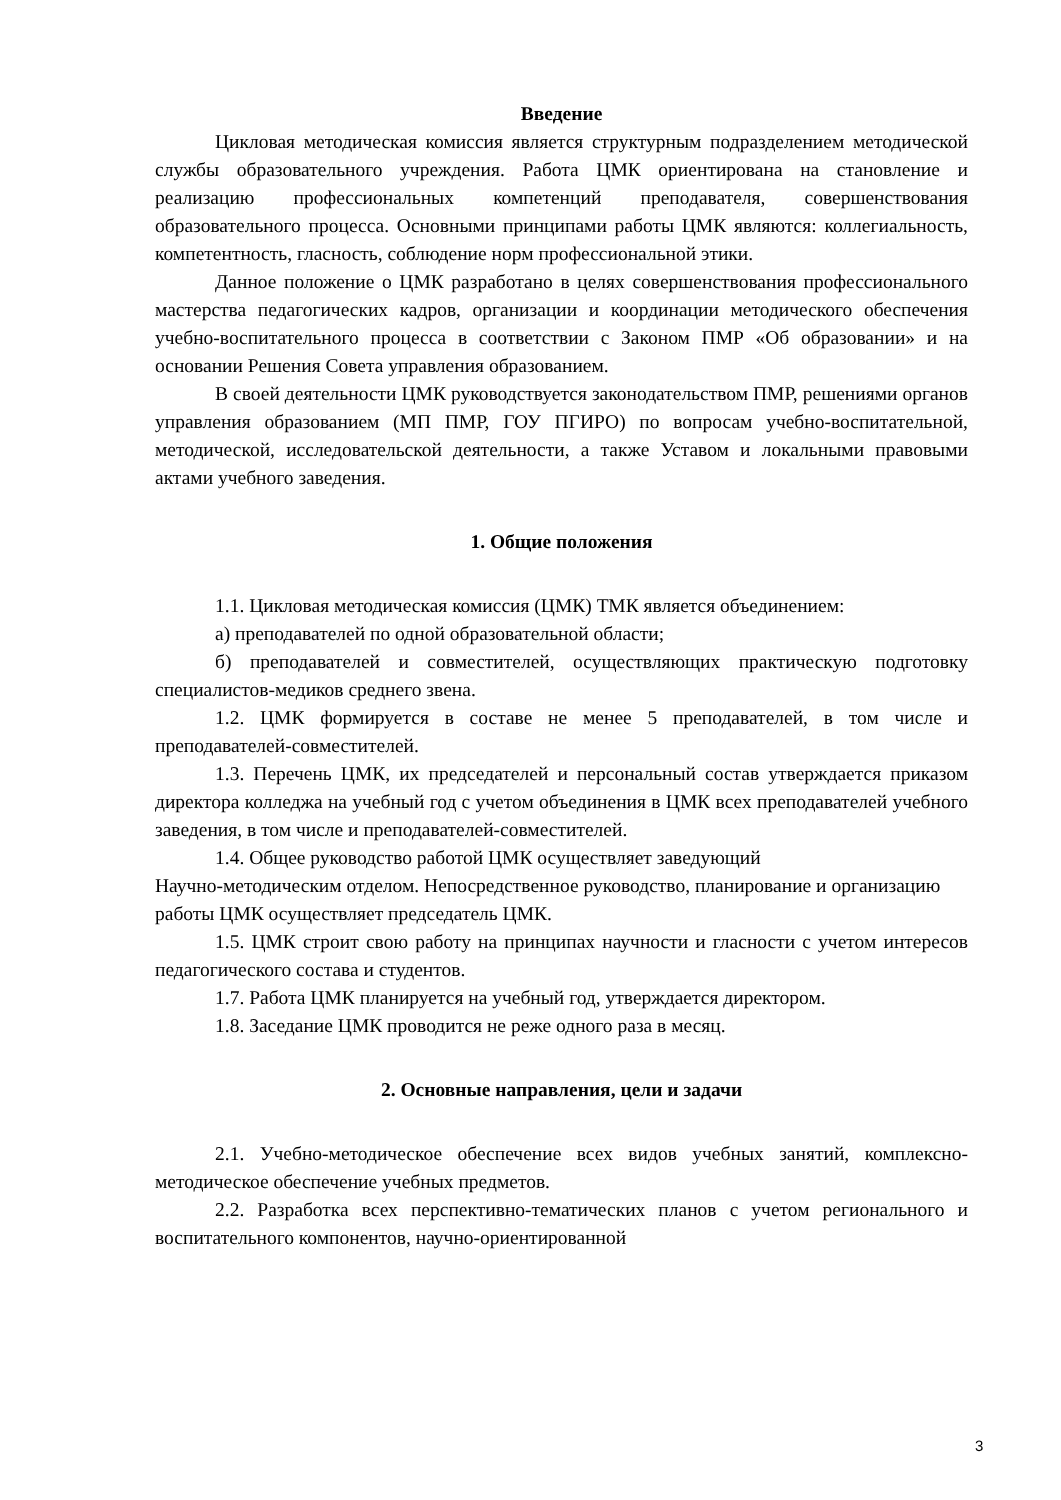Введение
Цикловая методическая комиссия является структурным подразделением методической службы образовательного учреждения. Работа ЦМК ориентирована на становление и реализацию профессиональных компетенций преподавателя, совершенствования образовательного процесса. Основными принципами работы ЦМК являются: коллегиальность, компетентность, гласность, соблюдение норм профессиональной этики.
Данное положение о ЦМК разработано в целях совершенствования профессионального мастерства педагогических кадров, организации и координации методического обеспечения учебно-воспитательного процесса в соответствии с Законом ПМР «Об образовании» и на основании Решения Совета управления образованием.
В своей деятельности ЦМК руководствуется законодательством ПМР, решениями органов управления образованием (МП ПМР, ГОУ ПГИРО) по вопросам учебно-воспитательной, методической, исследовательской деятельности, а также Уставом и локальными правовыми актами учебного заведения.
1. Общие положения
1.1. Цикловая методическая комиссия (ЦМК) ТМК является объединением:
а) преподавателей по одной образовательной области;
б) преподавателей и совместителей, осуществляющих практическую подготовку специалистов-медиков среднего звена.
1.2. ЦМК формируется в составе не менее 5 преподавателей, в том числе и преподавателей-совместителей.
1.3. Перечень ЦМК, их председателей и персональный состав утверждается приказом директора колледжа на учебный год с учетом объединения в ЦМК всех преподавателей учебного заведения, в том числе и преподавателей-совместителей.
1.4. Общее руководство работой ЦМК осуществляет заведующий
Научно-методическим отделом. Непосредственное руководство, планирование и организацию
работы ЦМК осуществляет председатель ЦМК.
1.5. ЦМК строит свою работу на принципах научности и гласности с учетом интересов педагогического состава и студентов.
1.7. Работа ЦМК планируется на учебный год, утверждается директором.
1.8. Заседание ЦМК проводится не реже одного раза в месяц.
2. Основные направления, цели и задачи
2.1. Учебно-методическое обеспечение всех видов учебных занятий, комплексно-методическое обеспечение учебных предметов.
2.2. Разработка всех перспективно-тематических планов с учетом регионального и воспитательного компонентов, научно-ориентированной
3